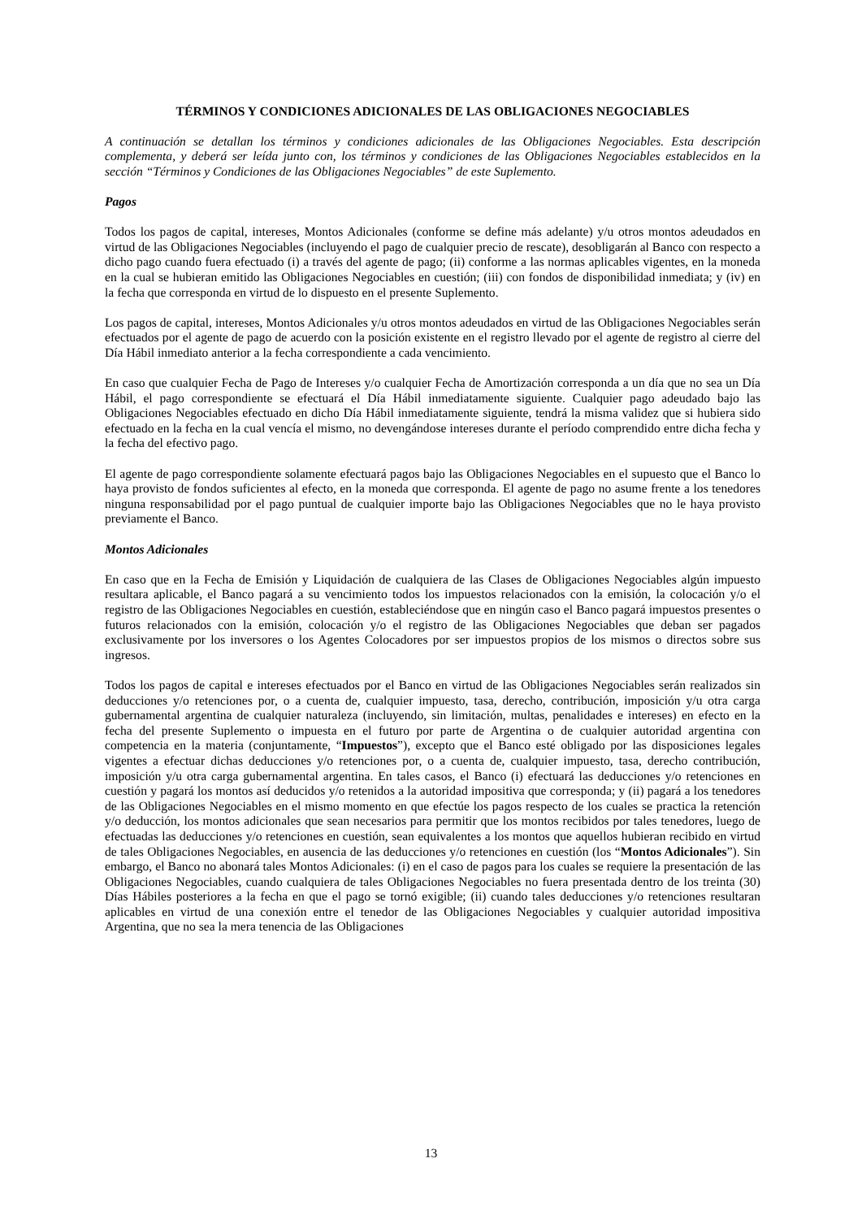TÉRMINOS Y CONDICIONES ADICIONALES DE LAS OBLIGACIONES NEGOCIABLES
A continuación se detallan los términos y condiciones adicionales de las Obligaciones Negociables. Esta descripción complementa, y deberá ser leída junto con, los términos y condiciones de las Obligaciones Negociables establecidos en la sección “Términos y Condiciones de las Obligaciones Negociables” de este Suplemento.
Pagos
Todos los pagos de capital, intereses, Montos Adicionales (conforme se define más adelante) y/u otros montos adeudados en virtud de las Obligaciones Negociables (incluyendo el pago de cualquier precio de rescate), desobligarán al Banco con respecto a dicho pago cuando fuera efectuado (i) a través del agente de pago; (ii) conforme a las normas aplicables vigentes, en la moneda en la cual se hubieran emitido las Obligaciones Negociables en cuestión; (iii) con fondos de disponibilidad inmediata; y (iv) en la fecha que corresponda en virtud de lo dispuesto en el presente Suplemento.
Los pagos de capital, intereses, Montos Adicionales y/u otros montos adeudados en virtud de las Obligaciones Negociables serán efectuados por el agente de pago de acuerdo con la posición existente en el registro llevado por el agente de registro al cierre del Día Hábil inmediato anterior a la fecha correspondiente a cada vencimiento.
En caso que cualquier Fecha de Pago de Intereses y/o cualquier Fecha de Amortización corresponda a un día que no sea un Día Hábil, el pago correspondiente se efectuará el Día Hábil inmediatamente siguiente. Cualquier pago adeudado bajo las Obligaciones Negociables efectuado en dicho Día Hábil inmediatamente siguiente, tendrá la misma validez que si hubiera sido efectuado en la fecha en la cual vencía el mismo, no devengándose intereses durante el período comprendido entre dicha fecha y la fecha del efectivo pago.
El agente de pago correspondiente solamente efectuará pagos bajo las Obligaciones Negociables en el supuesto que el Banco lo haya provisto de fondos suficientes al efecto, en la moneda que corresponda. El agente de pago no asume frente a los tenedores ninguna responsabilidad por el pago puntual de cualquier importe bajo las Obligaciones Negociables que no le haya provisto previamente el Banco.
Montos Adicionales
En caso que en la Fecha de Emisión y Liquidación de cualquiera de las Clases de Obligaciones Negociables algún impuesto resultara aplicable, el Banco pagará a su vencimiento todos los impuestos relacionados con la emisión, la colocación y/o el registro de las Obligaciones Negociables en cuestión, estableciéndose que en ningún caso el Banco pagará impuestos presentes o futuros relacionados con la emisión, colocación y/o el registro de las Obligaciones Negociables que deban ser pagados exclusivamente por los inversores o los Agentes Colocadores por ser impuestos propios de los mismos o directos sobre sus ingresos.
Todos los pagos de capital e intereses efectuados por el Banco en virtud de las Obligaciones Negociables serán realizados sin deducciones y/o retenciones por, o a cuenta de, cualquier impuesto, tasa, derecho, contribución, imposición y/u otra carga gubernamental argentina de cualquier naturaleza (incluyendo, sin limitación, multas, penalidades e intereses) en efecto en la fecha del presente Suplemento o impuesta en el futuro por parte de Argentina o de cualquier autoridad argentina con competencia en la materia (conjuntamente, “Impuestos”), excepto que el Banco esté obligado por las disposiciones legales vigentes a efectuar dichas deducciones y/o retenciones por, o a cuenta de, cualquier impuesto, tasa, derecho contribución, imposición y/u otra carga gubernamental argentina. En tales casos, el Banco (i) efectuará las deducciones y/o retenciones en cuestión y pagará los montos así deducidos y/o retenidos a la autoridad impositiva que corresponda; y (ii) pagará a los tenedores de las Obligaciones Negociables en el mismo momento en que efectúe los pagos respecto de los cuales se practica la retención y/o deducción, los montos adicionales que sean necesarios para permitir que los montos recibidos por tales tenedores, luego de efectuadas las deducciones y/o retenciones en cuestión, sean equivalentes a los montos que aquellos hubieran recibido en virtud de tales Obligaciones Negociables, en ausencia de las deducciones y/o retenciones en cuestión (los “Montos Adicionales”). Sin embargo, el Banco no abonará tales Montos Adicionales: (i) en el caso de pagos para los cuales se requiere la presentación de las Obligaciones Negociables, cuando cualquiera de tales Obligaciones Negociables no fuera presentada dentro de los treinta (30) Días Hábiles posteriores a la fecha en que el pago se tornó exigible; (ii) cuando tales deducciones y/o retenciones resultaran aplicables en virtud de una conexión entre el tenedor de las Obligaciones Negociables y cualquier autoridad impositiva Argentina, que no sea la mera tenencia de las Obligaciones
13